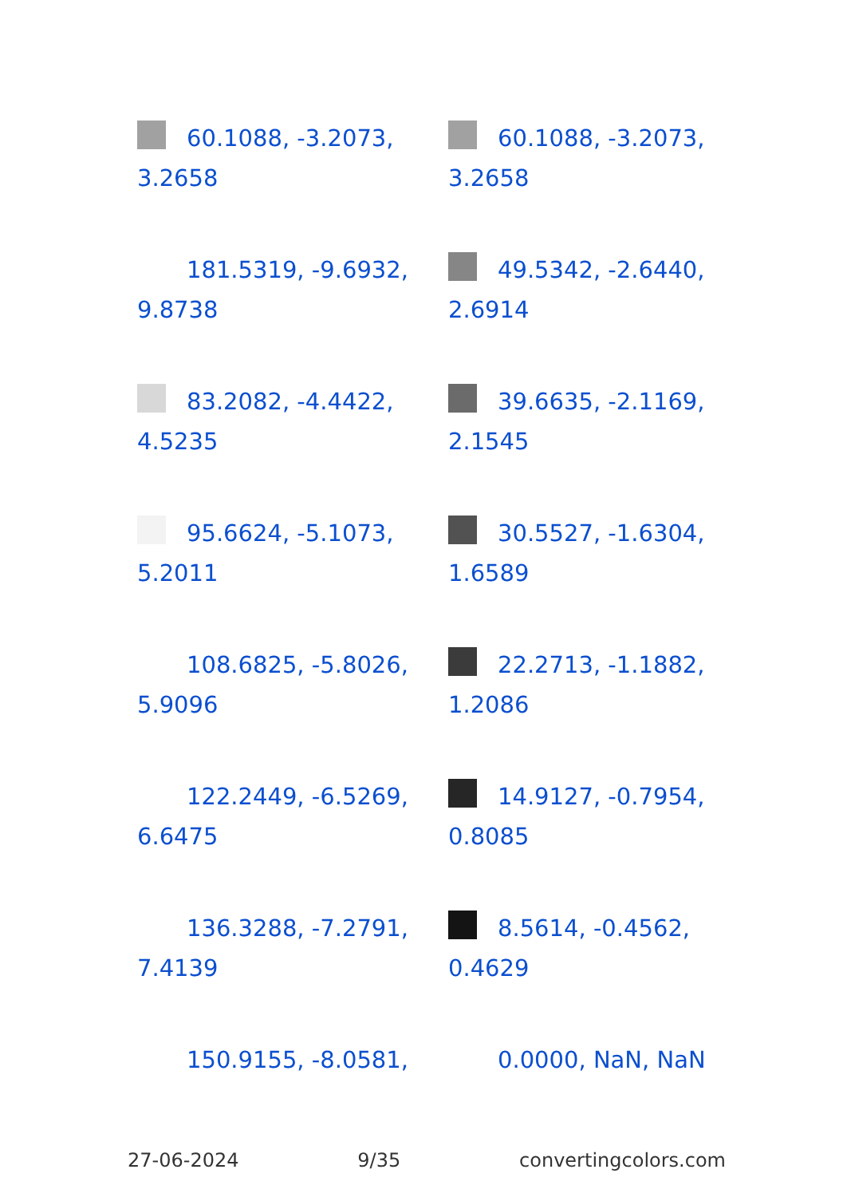60.1088, -3.2073, 3.2658
60.1088, -3.2073, 3.2658
181.5319, -9.6932, 9.8738
49.5342, -2.6440, 2.6914
83.2082, -4.4422, 4.5235
39.6635, -2.1169, 2.1545
95.6624, -5.1073, 5.2011
30.5527, -1.6304, 1.6589
108.6825, -5.8026, 5.9096
22.2713, -1.1882, 1.2086
122.2449, -6.5269, 6.6475
14.9127, -0.7954, 0.8085
136.3288, -7.2791, 7.4139
8.5614, -0.4562, 0.4629
150.9155, -8.0581,
0.0000, NaN, NaN
27-06-2024 9/35 convertingcolors.com